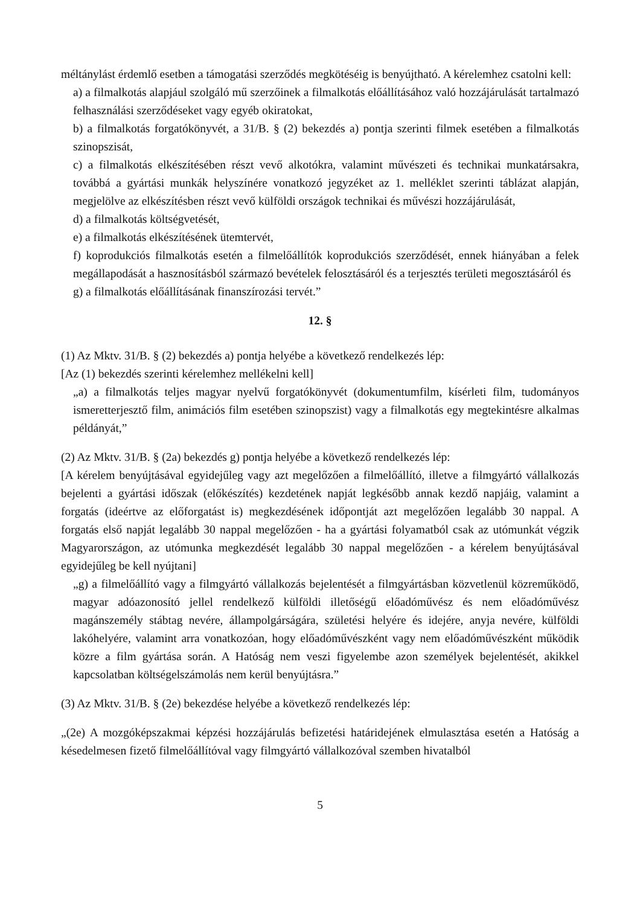méltánylást érdemlő esetben a támogatási szerződés megkötéséig is benyújtható. A kérelemhez csatolni kell:
a) a filmalkotás alapjául szolgáló mű szerzőinek a filmalkotás előállításához való hozzájárulását tartalmazó felhasználási szerződéseket vagy egyéb okiratokat,
b) a filmalkotás forgatókönyvét, a 31/B. § (2) bekezdés a) pontja szerinti filmek esetében a filmalkotás szinopszisát,
c) a filmalkotás elkészítésében részt vevő alkotókra, valamint művészeti és technikai munkatársakra, továbbá a gyártási munkák helyszínére vonatkozó jegyzéket az 1. melléklet szerinti táblázat alapján, megjelölve az elkészítésben részt vevő külföldi országok technikai és művészi hozzájárulását,
d) a filmalkotás költségvetését,
e) a filmalkotás elkészítésének ütemtervét,
f) koprodukciós filmalkotás esetén a filmelőállítók koprodukciós szerződését, ennek hiányában a felek megállapodását a hasznosításból származó bevételek felosztásáról és a terjesztés területi megosztásáról és
g) a filmalkotás előállításának finanszírozási tervét.”
12. §
(1) Az Mktv. 31/B. § (2) bekezdés a) pontja helyébe a következő rendelkezés lép:
[Az (1) bekezdés szerinti kérelemhez mellékelni kell]
„a) a filmalkotás teljes magyar nyelvű forgatókönyvét (dokumentumfilm, kísérleti film, tudományos ismeretterjesztő film, animációs film esetében szinopszist) vagy a filmalkotás egy megtekintésre alkalmas példányát,”
(2) Az Mktv. 31/B. § (2a) bekezdés g) pontja helyébe a következő rendelkezés lép:
[A kérelem benyújtásával egyidejűleg vagy azt megelőzően a filmelőállító, illetve a filmgyártó vállalkozás bejelenti a gyártási időszak (előkészítés) kezdetének napját legkésőbb annak kezdő napjáig, valamint a forgatás (ideértve az előforgatást is) megkezdésének időpontját azt megelőzően legalább 30 nappal. A forgatás első napját legalább 30 nappal megelőzően - ha a gyártási folyamatból csak az utómunkát végzik Magyarországon, az utómunka megkezdését legalább 30 nappal megelőzően - a kérelem benyújtásával egyidejűleg be kell nyújtani]
„g) a filmelőállító vagy a filmgyártó vállalkozás bejelentését a filmgyártásban közvetlenül közreműködő, magyar adóazonosító jellel rendelkező külföldi illetőségű előadóművész és nem előadóművész magánszemély stábtag nevére, állampolgárságára, születési helyére és idejére, anyja nevére, külföldi lakóhelyére, valamint arra vonatkozóan, hogy előadóművészként vagy nem előadóművészként működik közre a film gyártása során. A Hatóság nem veszi figyelembe azon személyek bejelentését, akikkel kapcsolatban költségelszámolás nem kerül benyújtásra.”
(3) Az Mktv. 31/B. § (2e) bekezdése helyébe a következő rendelkezés lép:
„(2e) A mozgóképszakmai képzési hozzájárulás befizetési határidejének elmulasztása esetén a Hatóság a késedelmesen fizető filmelőállítóval vagy filmgyártó vállalkozóval szemben hivatalból
5